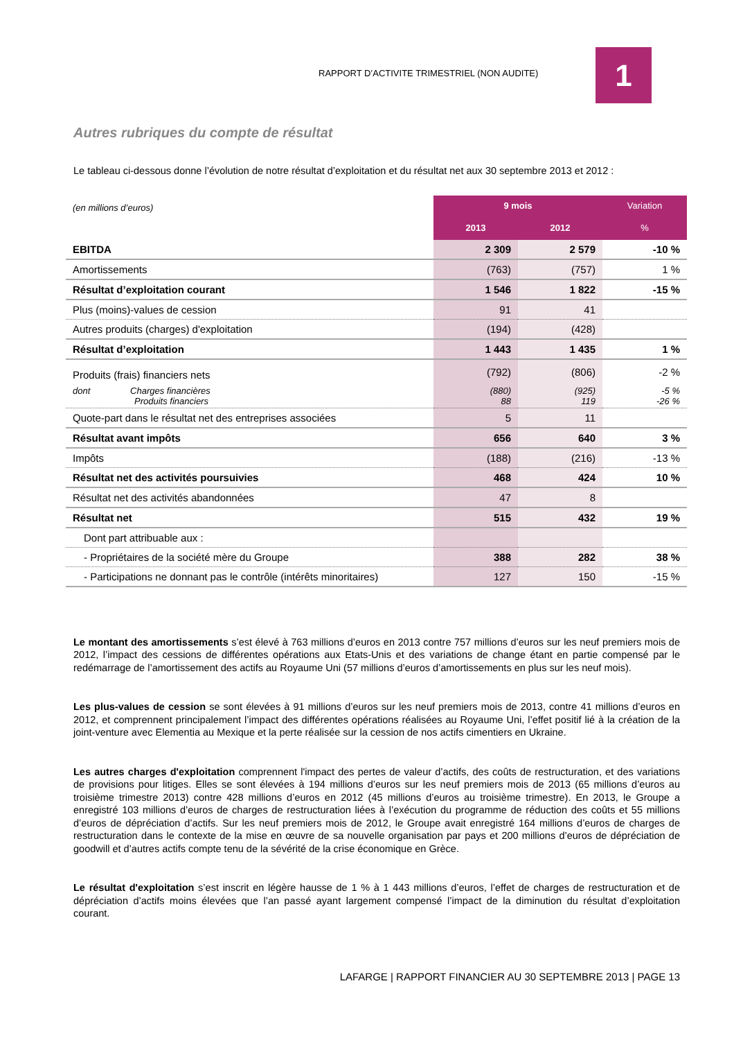RAPPORT D’ACTIVITE TRIMESTRIEL (NON AUDITE)
1
Autres rubriques du compte de résultat
Le tableau ci-dessous donne l’évolution de notre résultat d’exploitation et du résultat net aux 30 septembre 2013 et 2012 :
| (en millions d’euros) | 9 mois | | Variation |
| | 2013 | 2012 | % |
| EBITDA | 2 309 | 2 579 | -10 % |
| Amortissements | (763) | (757) | 1 % |
| Résultat d’exploitation courant | 1 546 | 1 822 | -15 % |
| Plus (moins)-values de cession | 91 | 41 | |
| Autres produits (charges) d'exploitation | (194) | (428) | |
| Résultat d’exploitation | 1 443 | 1 435 | 1 % |
| Produits (frais) financiers nets | (792) | (806) | -2 % |
| dont Charges financières Produits financiers | (880) 88 | (925) 119 | -5 % -26 % |
| Quote-part dans le résultat net des entreprises associées | 5 | 11 | |
| Résultat avant impôts | 656 | 640 | 3 % |
| Impôts | (188) | (216) | -13 % |
| Résultat net des activités poursuivies | 468 | 424 | 10 % |
| Résultat net des activités abandonnées | 47 | 8 | |
| Résultat net | 515 | 432 | 19 % |
| Dont part attribuable aux : | | | |
| - Propriétaires de la société mère du Groupe | 388 | 282 | 38 % |
| - Participations ne donnant pas le contrôle (intérêts minoritaires) | 127 | 150 | -15 % |
Le montant des amortissements s’est élevé à 763 millions d’euros en 2013 contre 757 millions d’euros sur les neuf premiers mois de 2012, l’impact des cessions de différentes opérations aux Etats-Unis et des variations de change étant en partie compensé par le redémarrage de l’amortissement des actifs au Royaume Uni (57 millions d’euros d’amortissements en plus sur les neuf mois).
Les plus-values de cession se sont élevées à 91 millions d’euros sur les neuf premiers mois de 2013, contre 41 millions d’euros en 2012, et comprennent principalement l’impact des différentes opérations réalisées au Royaume Uni, l’effet positif lié à la création de la joint-venture avec Elementia au Mexique et la perte réalisée sur la cession de nos actifs cimentiers en Ukraine.
Les autres charges d'exploitation comprennent l'impact des pertes de valeur d’actifs, des coûts de restructuration, et des variations de provisions pour litiges. Elles se sont élevées à 194 millions d’euros sur les neuf premiers mois de 2013 (65 millions d’euros au troisième trimestre 2013) contre 428 millions d’euros en 2012 (45 millions d’euros au troisième trimestre). En 2013, le Groupe a enregistré 103 millions d’euros de charges de restructuration liées à l’exécution du programme de réduction des coûts et 55 millions d’euros de dépréciation d’actifs. Sur les neuf premiers mois de 2012, le Groupe avait enregistré 164 millions d’euros de charges de restructuration dans le contexte de la mise en œuvre de sa nouvelle organisation par pays et 200 millions d’euros de dépréciation de goodwill et d’autres actifs compte tenu de la sévérité de la crise économique en Grèce.
Le résultat d'exploitation s’est inscrit en légère hausse de 1 % à 1 443 millions d’euros, l’effet de charges de restructuration et de dépréciation d’actifs moins élevées que l’an passé ayant largement compensé l’impact de la diminution du résultat d’exploitation courant.
LAFARGE | RAPPORT FINANCIER AU 30 SEPTEMBRE 2013 | PAGE 13